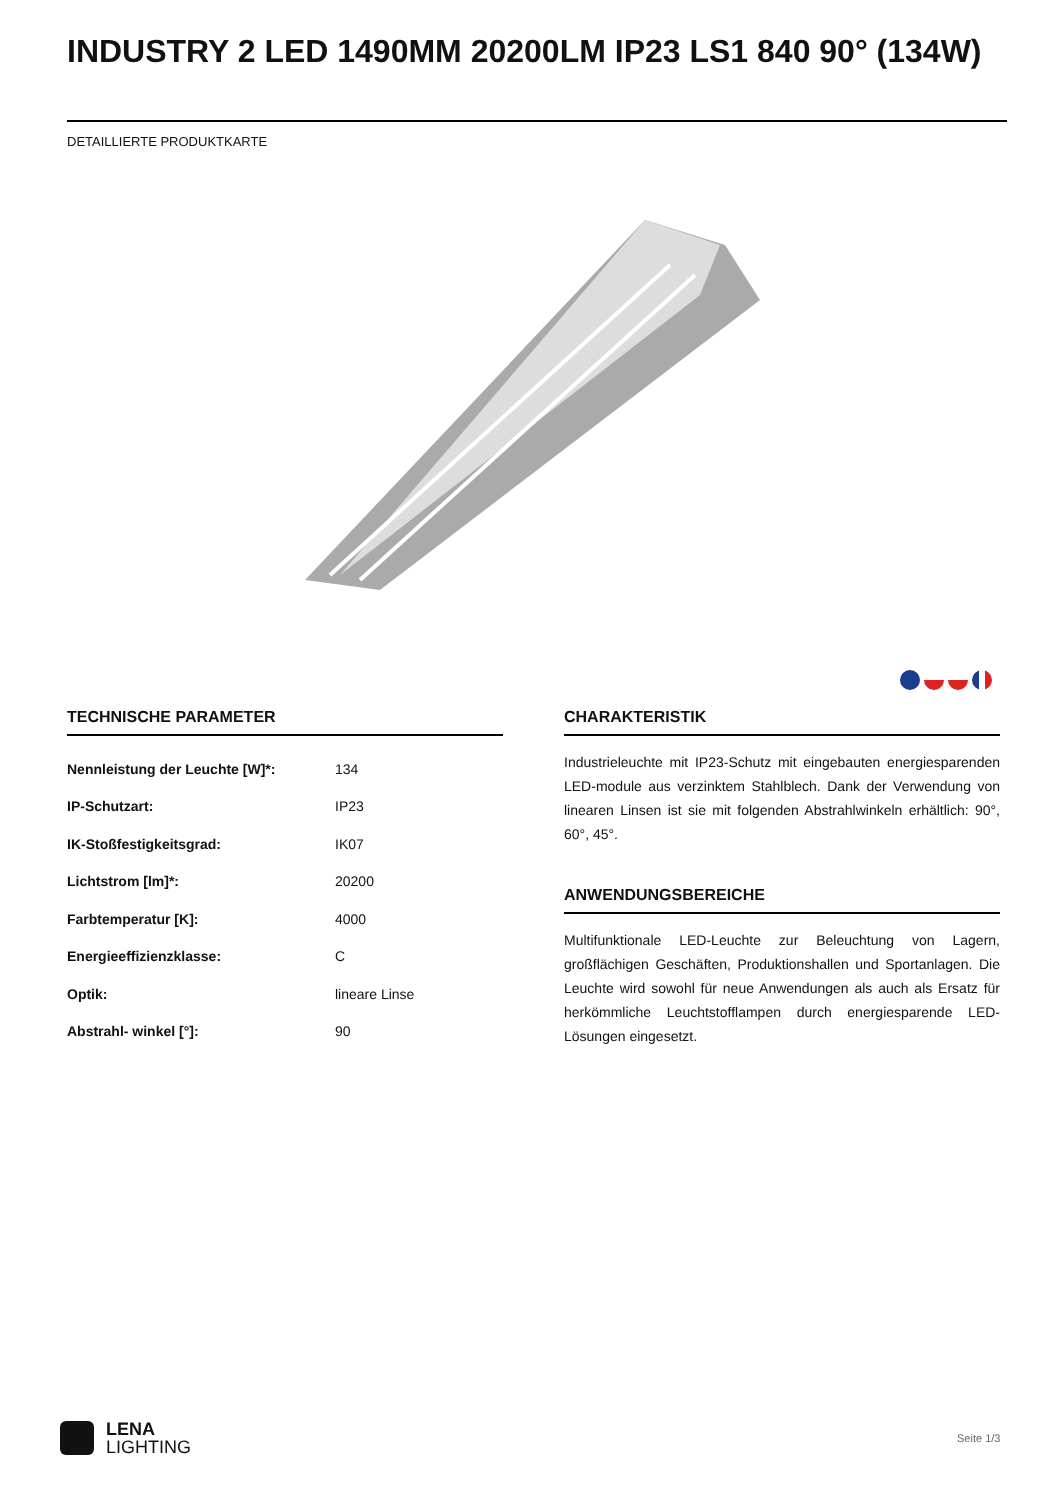INDUSTRY 2 LED 1490MM 20200LM IP23 LS1 840 90° (134W)
DETAILLIERTE PRODUKTKARTE
TECHNISCHE PARAMETER
| Nennleistung der Leuchte [W]*: | 134 |
| IP-Schutzart: | IP23 |
| IK-Stoßfestigkeitsgrad: | IK07 |
| Lichtstrom [lm]*: | 20200 |
| Farbtemperatur [K]: | 4000 |
| Energieeffizienzklasse: | C |
| Optik: | lineare Linse |
| Abstrahl- winkel [°]: | 90 |
CHARAKTERISTIK
Industrieleuchte mit IP23-Schutz mit eingebauten energiesparenden LED-module aus verzinktem Stahlblech. Dank der Verwendung von linearen Linsen ist sie mit folgenden Abstrahlwinkeln erhältlich: 90°, 60°, 45°.
ANWENDUNGSBEREICHE
Multifunktionale LED-Leuchte zur Beleuchtung von Lagern, großflächigen Geschäften, Produktionshallen und Sportanlagen. Die Leuchte wird sowohl für neue Anwendungen als auch als Ersatz für herkömmliche Leuchtstofflampen durch energiesparende LED-Lösungen eingesetzt.
LENA
LIGHTING
Seite 1/3